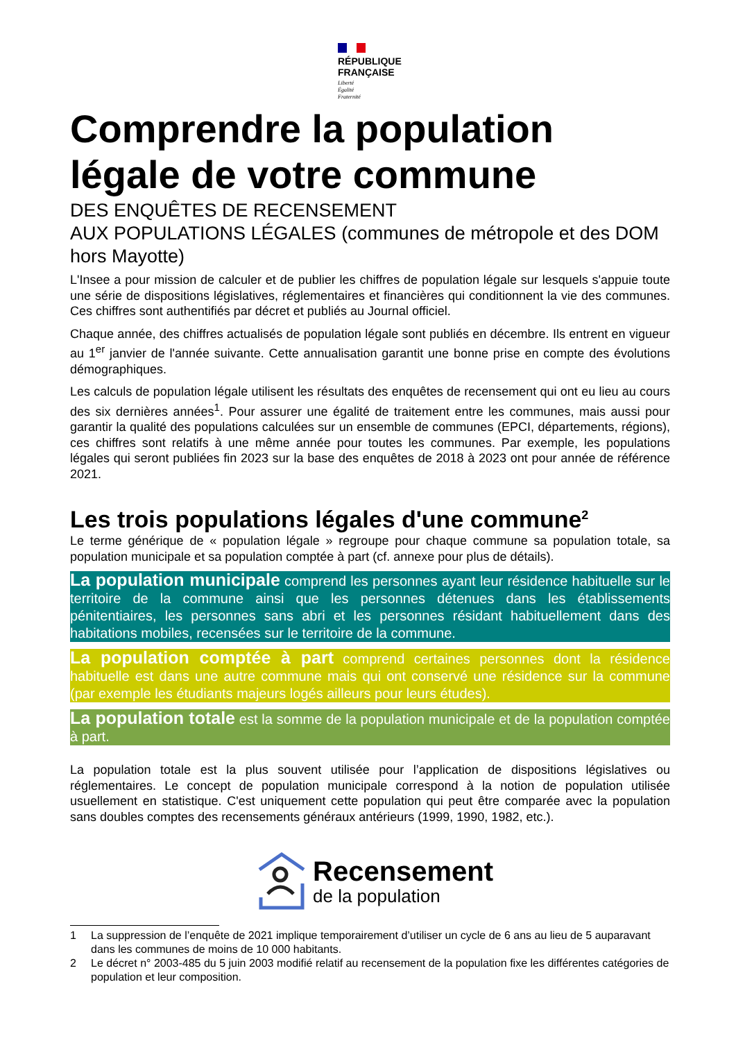RÉPUBLIQUE
FRANÇAISE
Liberté
Égalité
Fraternité
Comprendre la population légale de votre commune
DES ENQUÊTES DE RECENSEMENT
AUX POPULATIONS LÉGALES (communes de métropole et des DOM hors Mayotte)
L'Insee a pour mission de calculer et de publier les chiffres de population légale sur lesquels s'appuie toute une série de dispositions législatives, réglementaires et financières qui conditionnent la vie des communes. Ces chiffres sont authentifiés par décret et publiés au Journal officiel.
Chaque année, des chiffres actualisés de population légale sont publiés en décembre. Ils entrent en vigueur au 1<sup>er</sup> janvier de l'année suivante. Cette annualisation garantit une bonne prise en compte des évolutions démographiques.
Les calculs de population légale utilisent les résultats des enquêtes de recensement qui ont eu lieu au cours des six dernières années<sup>1</sup>. Pour assurer une égalité de traitement entre les communes, mais aussi pour garantir la qualité des populations calculées sur un ensemble de communes (EPCI, départements, régions), ces chiffres sont relatifs à une même année pour toutes les communes. Par exemple, les populations légales qui seront publiées fin 2023 sur la base des enquêtes de 2018 à 2023 ont pour année de référence 2021.
Les trois populations légales d'une commune<sup>2</sup>
Le terme générique de « population légale » regroupe pour chaque commune sa population totale, sa population municipale et sa population comptée à part (cf. annexe pour plus de détails).
La population municipale comprend les personnes ayant leur résidence habituelle sur le territoire de la commune ainsi que les personnes détenues dans les établissements pénitentiaires, les personnes sans abri et les personnes résidant habituellement dans des habitations mobiles, recensées sur le territoire de la commune.
La population comptée à part comprend certaines personnes dont la résidence habituelle est dans une autre commune mais qui ont conservé une résidence sur la commune (par exemple les étudiants majeurs logés ailleurs pour leurs études).
La population totale est la somme de la population municipale et de la population comptée à part.
La population totale est la plus souvent utilisée pour l’application de dispositions législatives ou réglementaires. Le concept de population municipale correspond à la notion de population utilisée usuellement en statistique. C'est uniquement cette population qui peut être comparée avec la population sans doubles comptes des recensements généraux antérieurs (1999, 1990, 1982, etc.).
Recensement
de la population
1 La suppression de l’enquête de 2021 implique temporairement d’utiliser un cycle de 6 ans au lieu de 5 auparavant dans les communes de moins de 10 000 habitants.
2 Le décret n° 2003-485 du 5 juin 2003 modifié relatif au recensement de la population fixe les différentes catégories de population et leur composition.